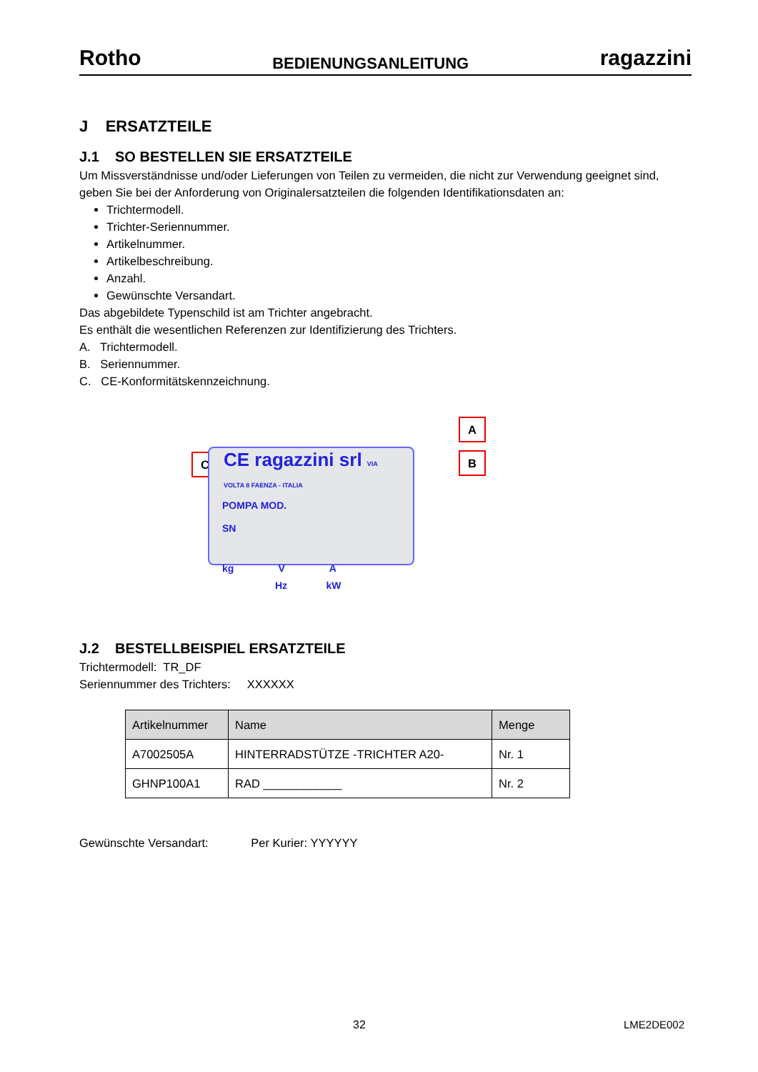Rotho BEDIENUNGSANLEITUNG ragazzini
J ERSATZTEILE
J.1 SO BESTELLEN SIE ERSATZTEILE
Um Missverständnisse und/oder Lieferungen von Teilen zu vermeiden, die nicht zur Verwendung geeignet sind, geben Sie bei der Anforderung von Originalersatzteilen die folgenden Identifikationsdaten an:
Trichtermodell.
Trichter-Seriennummer.
Artikelnummer.
Artikelbeschreibung.
Anzahl.
Gewünschte Versandart.
Das abgebildete Typenschild ist am Trichter angebracht.
Es enthält die wesentlichen Referenzen zur Identifizierung des Trichters.
A. Trichtermodell.
B. Seriennummer.
C. CE-Konformitätskennzeichnung.
C
A
B
CE ragazzini srl VIA VOLTA 8 FAENZA - ITALIA
POMPA MOD.
SN
kg V A
Hz kW
J.2 BESTELLBEISPIEL ERSATZTEILE
Trichtermodell: TR_DF
Seriennummer des Trichters: XXXXXX
| Artikelnummer | Name | Menge |
| --- | --- | --- |
| A7002505A | HINTERRADSTÜTZE -TRICHTER A20- | Nr. 1 |
| GHNP100A1 | RAD ____________ | Nr. 2 |
Gewünschte Versandart: Per Kurier: YYYYYY
32 LME2DE002